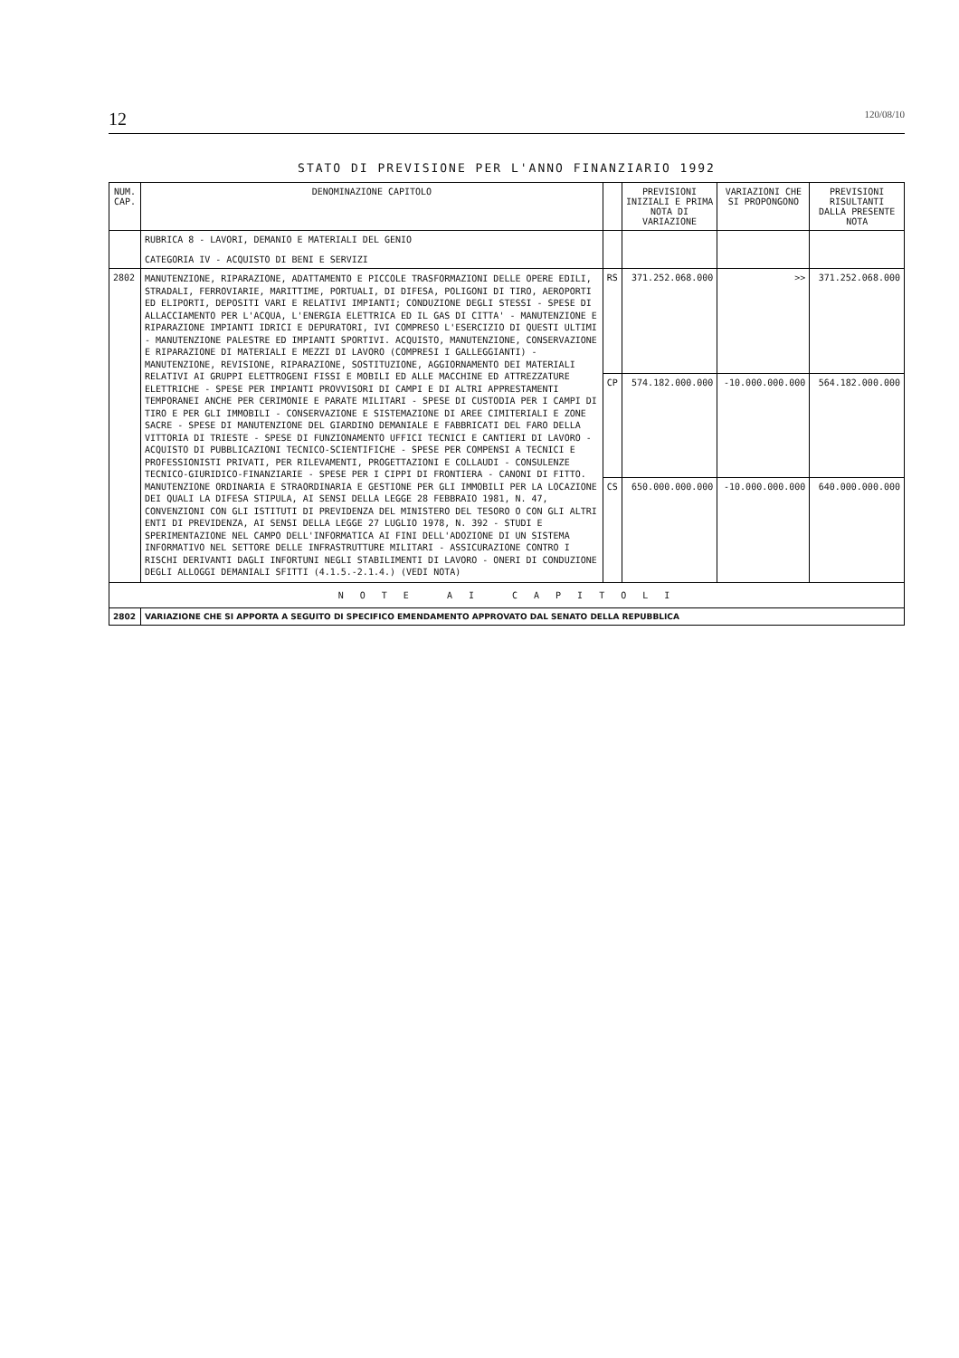12 120/08/10
STATO DI PREVISIONE PER L'ANNO FINANZIARIO 1992
| NUM. CAP. | DENOMINAZIONE CAPITOLO | | PREVISIONI INIZIALI E PRIMA NOTA DI VARIAZIONE | VARIAZIONI CHE SI PROPONGONO | PREVISIONI RISULTANTI DALLA PRESENTE NOTA |
| --- | --- | --- | --- | --- | --- |
| | RUBRICA 8 - LAVORI, DEMANIO E MATERIALI DEL GENIO CATEGORIA IV - ACQUISTO DI BENI E SERVIZI | | | | |
| 2802 | MANUTENZIONE, RIPARAZIONE, ADATTAMENTO E PICCOLE TRASFORMAZIONI DELLE OPERE EDILI, STRADALI, FERROVIARIE, MARITTIME, PORTUALI, DI DIFESA, POLIGONI DI TIRO, AEROPORTI ED ELIPORTI, DEPOSITI VARI E RELATIVI IMPIANTI; CONDUZIONE DEGLI STESSI - SPESE DI ALLACCIAMENTO PER L'ACQUA, L'ENERGIA ELETTRICA ED IL GAS DI CITTA' - MANUTENZIONE E RIPARAZIONE IMPIANTI IDRICI E DEPURATORI, IVI COMPRESO L'ESERCIZIO DI QUESTI ULTIMI - MANUTENZIONE PALESTRE ED IMPIANTI SPORTIVI. ACQUISTO, MANUTENZIONE, CONSERVAZIONE E RIPARAZIONE DI MATERIALI E MEZZI DI LAVORO (COMPRESI I GALLEGGIANTI) - MANUTENZIONE, REVISIONE, RIPARAZIONE, SOSTITUZIONE, AGGIORNAMENTO DEI MATERIALI RELATIVI AI GRUPPI ELETTROGENI FISSI E MOBILI ED ALLE MACCHINE ED ATTREZZATURE ELETTRICHE - SPESE PER IMPIANTI PROVVISORI DI CAMPI E DI ALTRI APPRESTAMENTI TEMPORANEI ANCHE PER CERIMONIE E PARATE MILITARI - SPESE DI CUSTODIA PER I CAMPI DI TIRO E PER GLI IMMOBILI - CONSERVAZIONE E SISTEMAZIONE DI AREE CIMITERIALI E ZONE SACRE - SPESE DI MANUTENZIONE DEL GIARDINO DEMANIALE E FABBRICATI DEL FARO DELLA VITTORIA DI TRIESTE - SPESE DI FUNZIONAMENTO UFFICI TECNICI E CANTIERI DI LAVORO - ACQUISTO DI PUBBLICAZIONI TECNICO-SCIENTIFICHE - SPESE PER COMPENSI A TECNICI E PROFESSIONISTI PRIVATI, PER RILEVAMENTI, PROGETTAZIONI E COLLAUDI - CONSULENZE TECNICO-GIURIDICO-FINANZIARIE - SPESE PER I CIPPI DI FRONTIERA - CANONI DI FITTO. MANUTENZIONE ORDINARIA E STRAORDINARIA E GESTIONE PER GLI IMMOBILI PER LA LOCAZIONE DEI QUALI LA DIFESA STIPULA, AI SENSI DELLA LEGGE 28 FEBBRAIO 1981, N. 47, CONVENZIONI CON GLI ISTITUTI DI PREVIDENZA DEL MINISTERO DEL TESORO O CON GLI ALTRI ENTI DI PREVIDENZA, AI SENSI DELLA LEGGE 27 LUGLIO 1978, N. 392 - STUDI E SPERIMENTAZIONE NEL CAMPO DELL'INFORMATICA AI FINI DELL'ADOZIONE DI UN SISTEMA INFORMATIVO NEL SETTORE DELLE INFRASTRUTTURE MILITARI - ASSICURAZIONE CONTRO I RISCHI DERIVANTI DAGLI INFORTUNI NEGLI STABILIMENTI DI LAVORO - ONERI DI CONDUZIONE DEGLI ALLOGGI DEMANIALI SFITTI (4.1.5.-2.1.4.) (VEDI NOTA) | RS | 371.252.068.000 | >> | 371.252.068.000 |
| | | CP | 574.182.000.000 | -10.000.000.000 | 564.182.000.000 |
| | | CS | 650.000.000.000 | -10.000.000.000 | 640.000.000.000 |
| N O T E A I C A P I T O L I | | | | | |
| 2802 | VARIAZIONE CHE SI APPORTA A SEGUITO DI SPECIFICO EMENDAMENTO APPROVATO DAL SENATO DELLA REPUBBLICA | | | | |